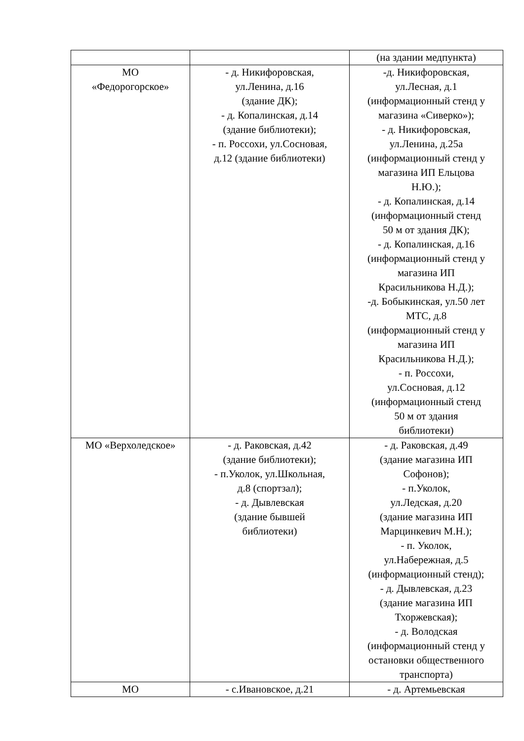| | | (на здании медпункта) |
| МО «Федорогорское» | - д. Никифоровская, ул.Ленина, д.16 (здание ДК); - д. Копалинская, д.14 (здание библиотеки); - п. Россохи, ул.Сосновая, д.12 (здание библиотеки) | -д. Никифоровская, ул.Лесная, д.1 (информационный стенд у магазина «Сиверко»); - д. Никифоровская, ул.Ленина, д.25а (информационный стенд у магазина ИП Ельцова Н.Ю.); - д. Копалинская, д.14 (информационный стенд 50 м от здания ДК); - д. Копалинская, д.16 (информационный стенд у магазина ИП Красильникова Н.Д.); -д. Бобыкинская, ул.50 лет МТС, д.8 (информационный стенд у магазина ИП Красильникова Н.Д.); - п. Россохи, ул.Сосновая, д.12 (информационный стенд 50 м от здания библиотеки) |
| МО «Верхоледское» | - д. Раковская, д.42 (здание библиотеки); - п.Уколок, ул.Школьная, д.8 (спортзал); - д. Дывлевская (здание бывшей библиотеки) | - д. Раковская, д.49 (здание магазина ИП Софонов); - п.Уколок, ул.Ледская, д.20 (здание магазина ИП Марцинкевич М.Н.); - п. Уколок, ул.Набережная, д.5 (информационный стенд); - д. Дывлевская, д.23 (здание магазина ИП Тхоржевская); - д. Володская (информационный стенд у остановки общественного транспорта) |
| МО | - с.Ивановское, д.21 | - д. Артемьевская |